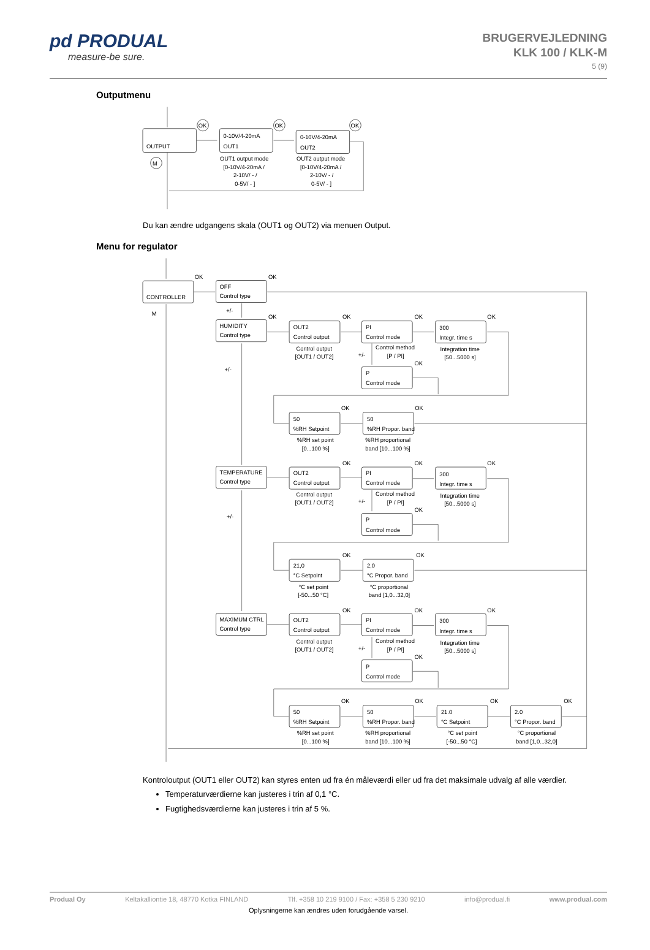pd PRODUAL
measure-be sure.
BRUGERVEJLEDNING
KLK 100 / KLK-M
5 (9)
Outputmenu
OK
OK
OK
M
OUTPUT
0-10V/4-20mA
OUT1
0-10V/4-20mA
OUT2
OUT1 output mode
[0-10V/4-20mA /
2-10V/ - /
0-5V/ - ]
OUT2 output mode
[0-10V/4-20mA /
2-10V/ - /
0-5V/ - ]
Du kan ændre udgangens skala (OUT1 og OUT2) via menuen Output.
Menu for regulator
OK
OK
M
+/-
CONTROLLER
OFF
Control type
HUMIDITY
Control type
+/-
OK
OK
OK
OK
OUT2
Control output
PI
Control mode
300
Integr. time s
Control output
[OUT1 / OUT2]
Control method
[P / PI]
Integration time
[50...5000 s]
+/-
OK
P
Control mode
OK
OK
50
%RH Setpoint
50
%RH Propor. band
%RH set point
[0...100 %]
%RH proportional
band [10...100 %]
TEMPERATURE
Control type
+/-
OK
OK
OK
OUT2
Control output
PI
Control mode
300
Integr. time s
Control output
[OUT1 / OUT2]
Control method
[P / PI]
Integration time
[50...5000 s]
+/-
OK
P
Control mode
OK
OK
21,0
°C Setpoint
2,0
°C Propor. band
°C set point
[-50...50 °C]
°C proportional
band [1,0...32,0]
MAXIMUM CTRL
Control type
OK
OK
OK
OUT2
Control output
PI
Control mode
300
Integr. time s
Control output
[OUT1 / OUT2]
Control method
[P / PI]
Integration time
[50...5000 s]
+/-
OK
P
Control mode
OK
OK
OK
OK
50
%RH Setpoint
50
%RH Propor. band
21.0
°C Setpoint
2.0
°C Propor. band
%RH set point
[0...100 %]
%RH proportional
band [10...100 %]
°C set point
[-50...50 °C]
°C proportional
band [1,0...32,0]
Kontroloutput (OUT1 eller OUT2) kan styres enten ud fra én måleværdi eller ud fra det maksimale udvalg af alle værdier.
Temperaturværdierne kan justeres i trin af 0,1 °C.
Fugtighedsværdierne kan justeres i trin af 5 %.
Produal Oy Keltakalliontie 18, 48770 Kotka FINLAND Tlf. +358 10 219 9100 / Fax: +358 5 230 9210 info@produal.fi www.produal.com
Oplysningerne kan ændres uden forudgående varsel.